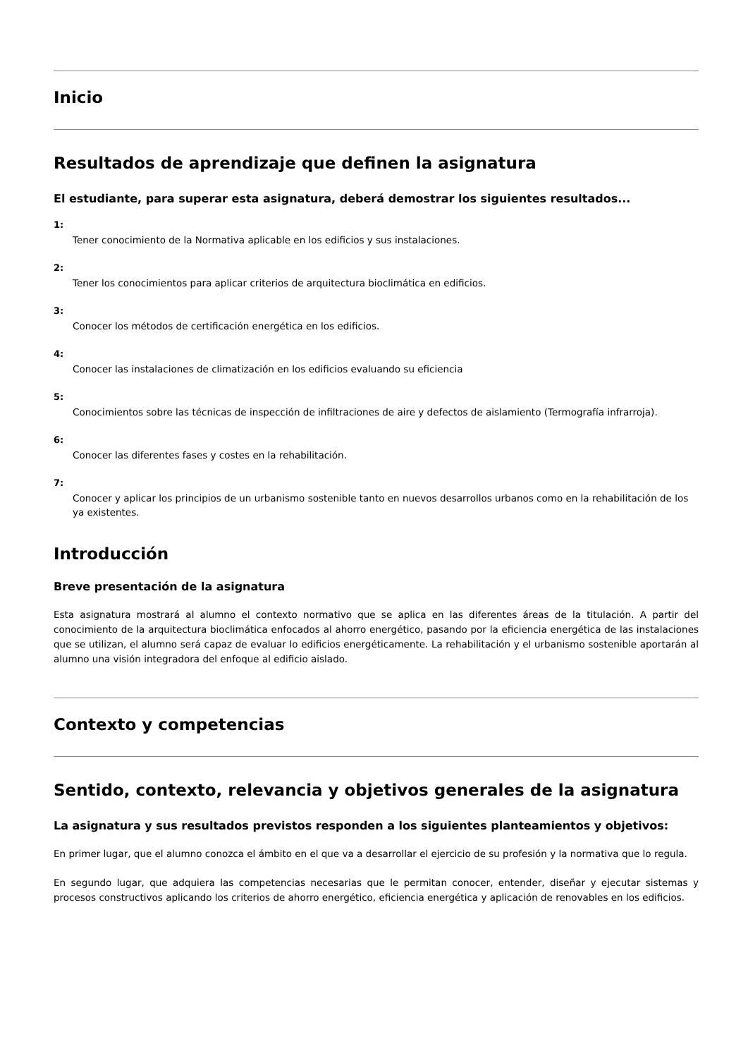Inicio
Resultados de aprendizaje que definen la asignatura
El estudiante, para superar esta asignatura, deberá demostrar los siguientes resultados...
1:
Tener conocimiento de la Normativa aplicable en los edificios y sus instalaciones.
2:
Tener los conocimientos para aplicar criterios de arquitectura bioclimática en edificios.
3:
Conocer los métodos de certificación energética en los edificios.
4:
Conocer las instalaciones de climatización en los edificios evaluando su eficiencia
5:
Conocimientos sobre las técnicas de inspección de infiltraciones de aire y defectos de aislamiento (Termografía infrarroja).
6:
Conocer las diferentes fases y costes en la rehabilitación.
7:
Conocer y aplicar los principios de un urbanismo sostenible tanto en nuevos desarrollos urbanos como en la rehabilitación de los ya existentes.
Introducción
Breve presentación de la asignatura
Esta asignatura mostrará al alumno el contexto normativo que se aplica en las diferentes áreas de la titulación. A partir del conocimiento de la arquitectura bioclimática enfocados al ahorro energético, pasando por la eficiencia energética de las instalaciones que se utilizan, el alumno será capaz de evaluar lo edificios energéticamente. La rehabilitación y el urbanismo sostenible aportarán al alumno una visión integradora del enfoque al edificio aislado.
Contexto y competencias
Sentido, contexto, relevancia y objetivos generales de la asignatura
La asignatura y sus resultados previstos responden a los siguientes planteamientos y objetivos:
En primer lugar, que el alumno conozca el ámbito en el que va a desarrollar el ejercicio de su profesión y la normativa que lo regula.
En segundo lugar, que adquiera las competencias necesarias que le permitan conocer, entender, diseñar y ejecutar sistemas y procesos constructivos aplicando los criterios de ahorro energético, eficiencia energética y aplicación de renovables en los edificios.